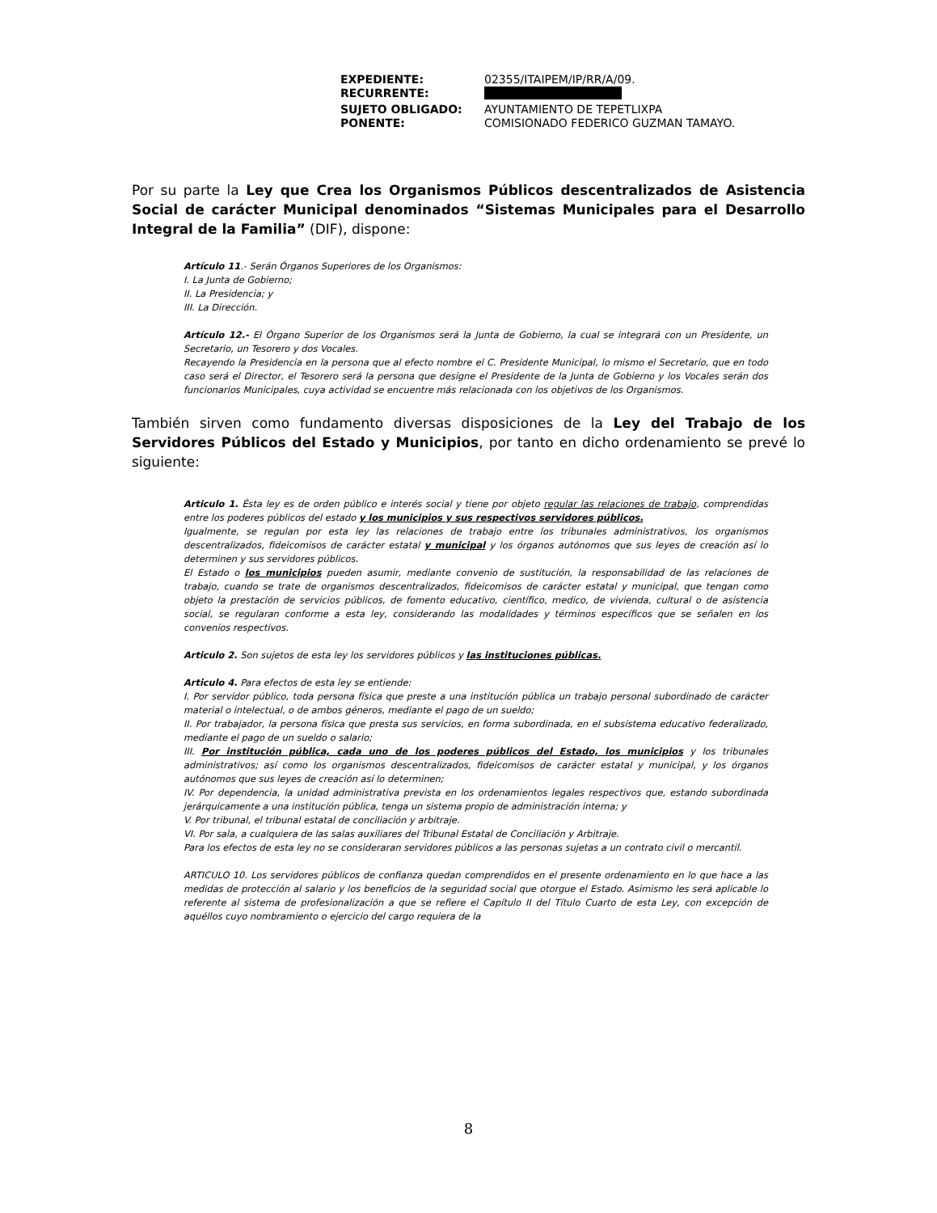| EXPEDIENTE: | 02355/ITAIPEM/IP/RR/A/09. |
| RECURRENTE: | |
| SUJETO OBLIGADO: | AYUNTAMIENTO DE TEPETLIXPA |
| PONENTE: | COMISIONADO FEDERICO GUZMAN TAMAYO. |
Por su parte la Ley que Crea los Organismos Públicos descentralizados de Asistencia Social de carácter Municipal denominados “Sistemas Municipales para el Desarrollo Integral de la Familia” (DIF), dispone:
Artículo 11.- Serán Órganos Superiores de los Organismos:
I. La Junta de Gobierno;
II. La Presidencia; y
III. La Dirección.
Artículo 12.- El Órgano Superior de los Organismos será la Junta de Gobierno, la cual se integrará con un Presidente, un Secretario, un Tesorero y dos Vocales.
Recayendo la Presidencia en la persona que al efecto nombre el C. Presidente Municipal, lo mismo el Secretario, que en todo caso será el Director, el Tesorero será la persona que designe el Presidente de la Junta de Gobierno y los Vocales serán dos funcionarios Municipales, cuya actividad se encuentre más relacionada con los objetivos de los Organismos.
También sirven como fundamento diversas disposiciones de la Ley del Trabajo de los Servidores Públicos del Estado y Municipios, por tanto en dicho ordenamiento se prevé lo siguiente:
Articulo 1. Ésta ley es de orden público e interés social y tiene por objeto regular las relaciones de trabajo, comprendidas entre los poderes públicos del estado y los municipios y sus respectivos servidores públicos.
Igualmente, se regulan por esta ley las relaciones de trabajo entre los tribunales administrativos, los organismos descentralizados, fideicomisos de carácter estatal y municipal y los órganos autónomos que sus leyes de creación así lo determinen y sus servidores públicos.
El Estado o los municipios pueden asumir, mediante convenio de sustitución, la responsabilidad de las relaciones de trabajo, cuando se trate de organismos descentralizados, fideicomisos de carácter estatal y municipal, que tengan como objeto la prestación de servicios públicos, de fomento educativo, científico, medico, de vivienda, cultural o de asistencia social, se regularan conforme a esta ley, considerando las modalidades y términos específicos que se señalen en los convenios respectivos.
Articulo 2. Son sujetos de esta ley los servidores públicos y las instituciones públicas.
Articulo 4. Para efectos de esta ley se entiende:
I. Por servidor público, toda persona física que preste a una institución pública un trabajo personal subordinado de carácter material o intelectual, o de ambos géneros, mediante el pago de un sueldo;
II. Por trabajador, la persona física que presta sus servicios, en forma subordinada, en el subsistema educativo federalizado, mediante el pago de un sueldo o salario;
III. Por institución pública, cada uno de los poderes públicos del Estado, los municipios y los tribunales administrativos; así como los organismos descentralizados, fideicomisos de carácter estatal y municipal, y los órganos autónomos que sus leyes de creación así lo determinen;
IV. Por dependencia, la unidad administrativa prevista en los ordenamientos legales respectivos que, estando subordinada jerárquicamente a una institución pública, tenga un sistema propio de administración interna; y
V. Por tribunal, el tribunal estatal de conciliación y arbitraje.
VI. Por sala, a cualquiera de las salas auxiliares del Tribunal Estatal de Conciliación y Arbitraje.
Para los efectos de esta ley no se consideraran servidores públicos a las personas sujetas a un contrato civil o mercantil.
ARTICULO 10. Los servidores públicos de confianza quedan comprendidos en el presente ordenamiento en lo que hace a las medidas de protección al salario y los beneficios de la seguridad social que otorgue el Estado. Asimismo les será aplicable lo referente al sistema de profesionalización a que se refiere el Capítulo II del Título Cuarto de esta Ley, con excepción de aquéllos cuyo nombramiento o ejercicio del cargo requiera de la
8